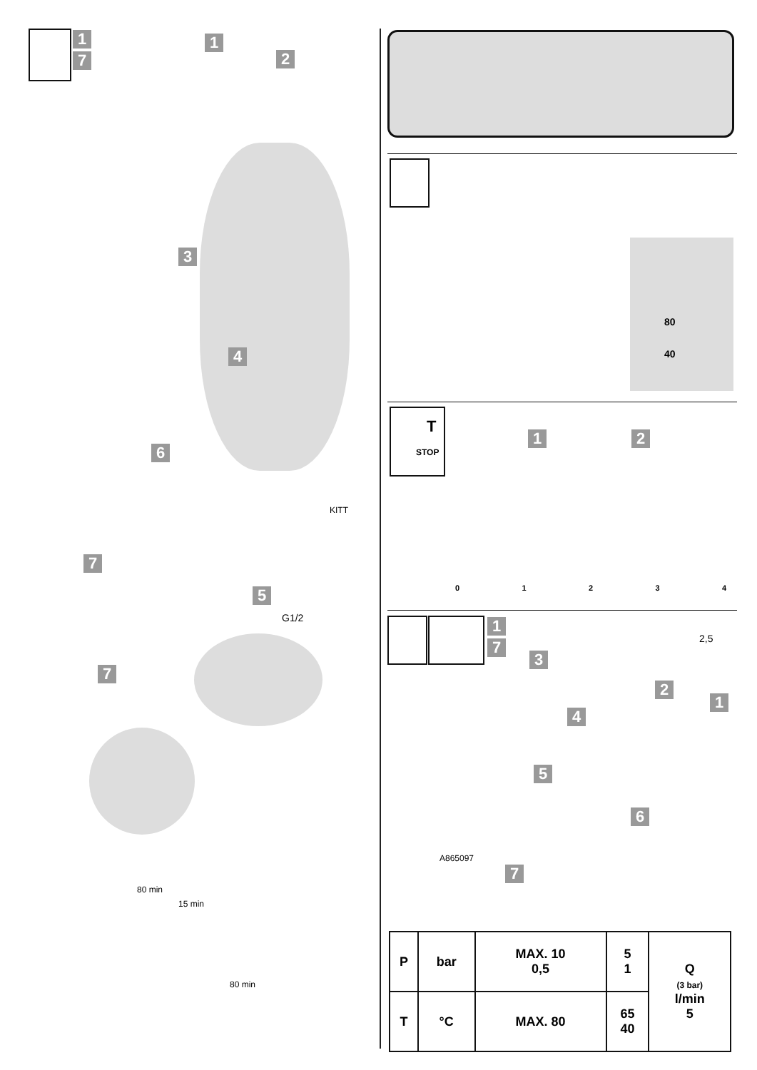1
7
1
2
3
4
6
7
5
KITT
G1/2
7
80 min
15 min
80 min
80
40
T
STOP
1 2
0 1 2 3 4
1
7
3
2,5
2
1
4
5
6
A865097
7
| P | bar | MAX. 10 0,5 | 5 1 | Q (3 bar) l/min 5 |
| T | °C | MAX. 80 | 65 40 | |